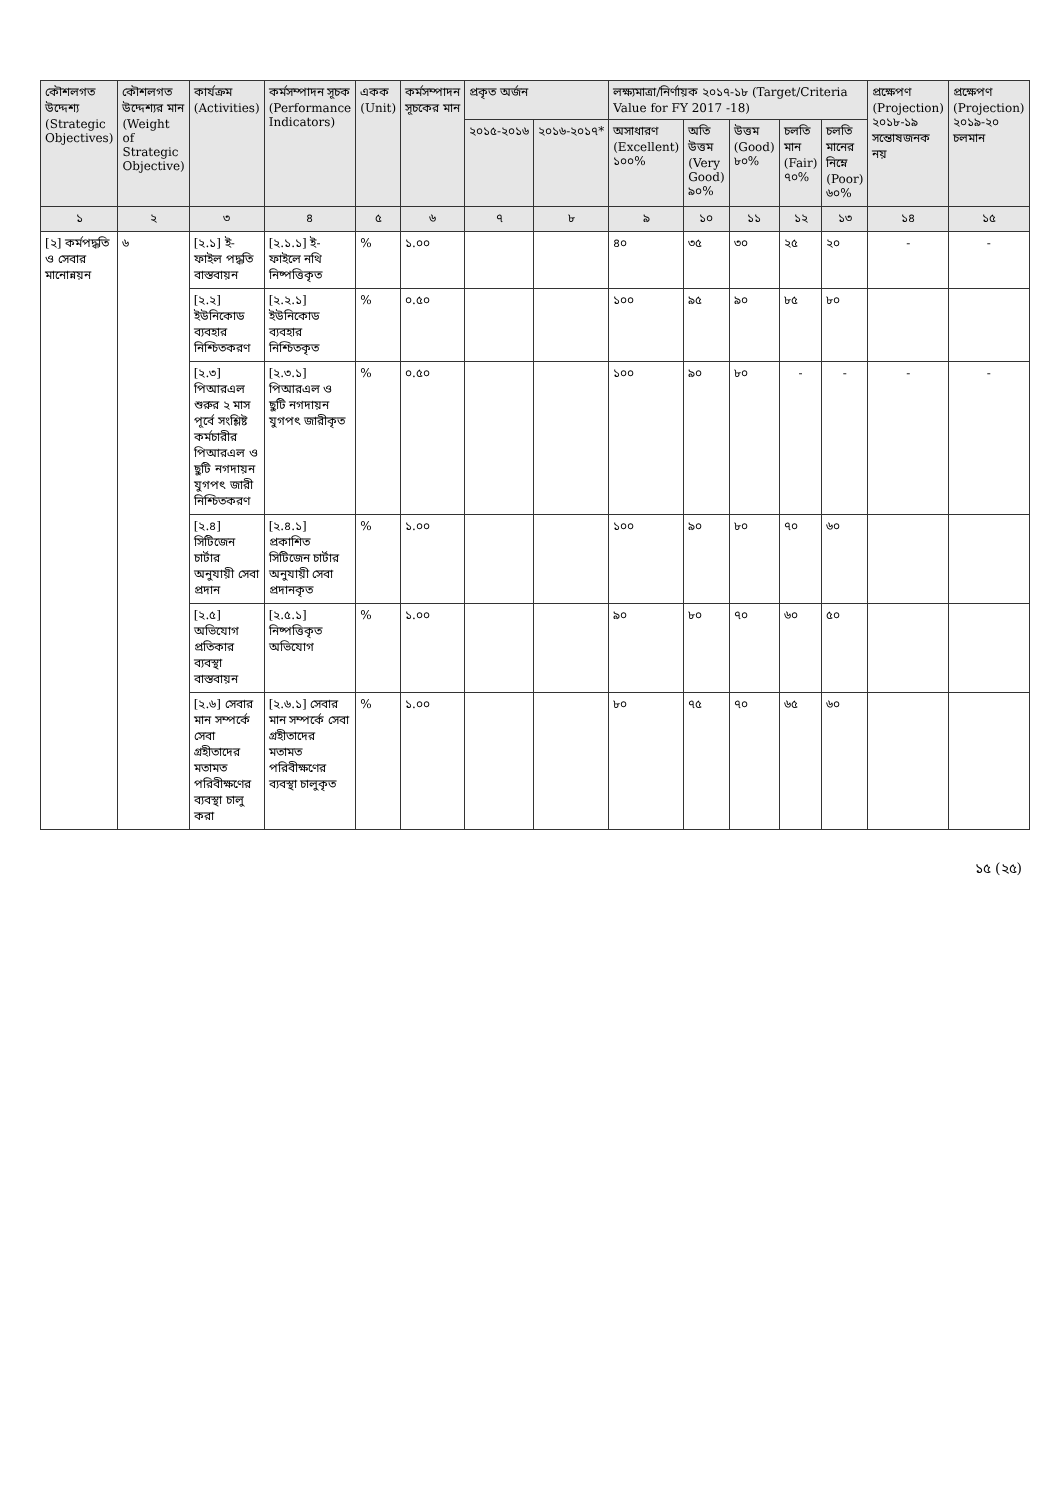| কৌশলগত উদ্দেশ্য (Strategic Objectives) | কৌশলগত উদ্দেশ্যর মান (Weight of Strategic Objective) | কার্যক্রম (Activities) | কর্মসম্পাদন সূচক (Performance Indicators) | একক (Unit) | কর্মসম্পাদন সূচকের মান | প্রকৃত অর্জন | | লক্ষ্যমাত্রা/নির্ণায়ক ২০১৭-১৮ (Target/Criteria Value for FY 2017 -18) | | | | | প্রক্ষেপণ (Projection) ২০১৮-১৯ সন্তোষজনক নয় | প্রক্ষেপণ (Projection) ২০১৯-২০ চলমান |
| --- | --- | --- | --- | --- | --- | --- | --- | --- | --- | --- | --- | --- | --- | --- |
| | | | | | | ২০১৫-২০১৬ | ২০১৬-২০১৭* | অসাধারণ (Excellent) ১০০% | অতি উত্তম (Very Good) ৯০% | উত্তম (Good) ৮০% | চলতি মান (Fair) ৭০% | চলতি মানের নিম্নে (Poor) ৬০% | | |
| ১ | ২ | ৩ | ৪ | ৫ | ৬ | ৭ | ৮ | ৯ | ১০ | ১১ | ১২ | ১৩ | ১৪ | ১৫ |
| [২] কর্মপদ্ধতি ও সেবার মানোন্নয়ন | ৬ | [২.১] ই-ফাইল পদ্ধতি বাস্তবায়ন | [২.১.১] ই-ফাইলে নথি নিষ্পত্তিকৃত | % | ১.০০ | | | ৪০ | ৩৫ | ৩০ | ২৫ | ২০ | - | - |
| | | [২.২] ইউনিকোড ব্যবহার নিশ্চিতকরণ | [২.২.১] ইউনিকোড ব্যবহার নিশ্চিতকৃত | % | ০.৫০ | | | ১০০ | ৯৫ | ৯০ | ৮৫ | ৮০ | | |
| | | [২.৩] পিআরএল শুরুর ২ মাস পূর্বে সংশ্লিষ্ট কর্মচারীর পিআরএল ও ছুটি নগদায়ন যুগপৎ জারী নিশ্চিতকরণ | [২.৩.১] পিআরএল ও ছুটি নগদায়ন যুগপৎ জারীকৃত | % | ০.৫০ | | | ১০০ | ৯০ | ৮০ | - | - | - | - |
| | | [২.৪] সিটিজেন চার্টার অনুযায়ী সেবা প্রদান | [২.৪.১] প্রকাশিত সিটিজেন চার্টার অনুযায়ী সেবা প্রদানকৃত | % | ১.০০ | | | ১০০ | ৯০ | ৮০ | ৭০ | ৬০ | | |
| | | [২.৫] অভিযোগ প্রতিকার ব্যবস্থা বাস্তবায়ন | [২.৫.১] নিষ্পত্তিকৃত অভিযোগ | % | ১.০০ | | | ৯০ | ৮০ | ৭০ | ৬০ | ৫০ | | |
| | | [২.৬] সেবার মান সম্পর্কে সেবা গ্রহীতাদের মতামত পরিবীক্ষণের ব্যবস্থা চালু করা | [২.৬.১] সেবার মান সম্পর্কে সেবা গ্রহীতাদের মতামত পরিবীক্ষণের ব্যবস্থা চালুকৃত | % | ১.০০ | | | ৮০ | ৭৫ | ৭০ | ৬৫ | ৬০ | | |
১৫ (২৫)